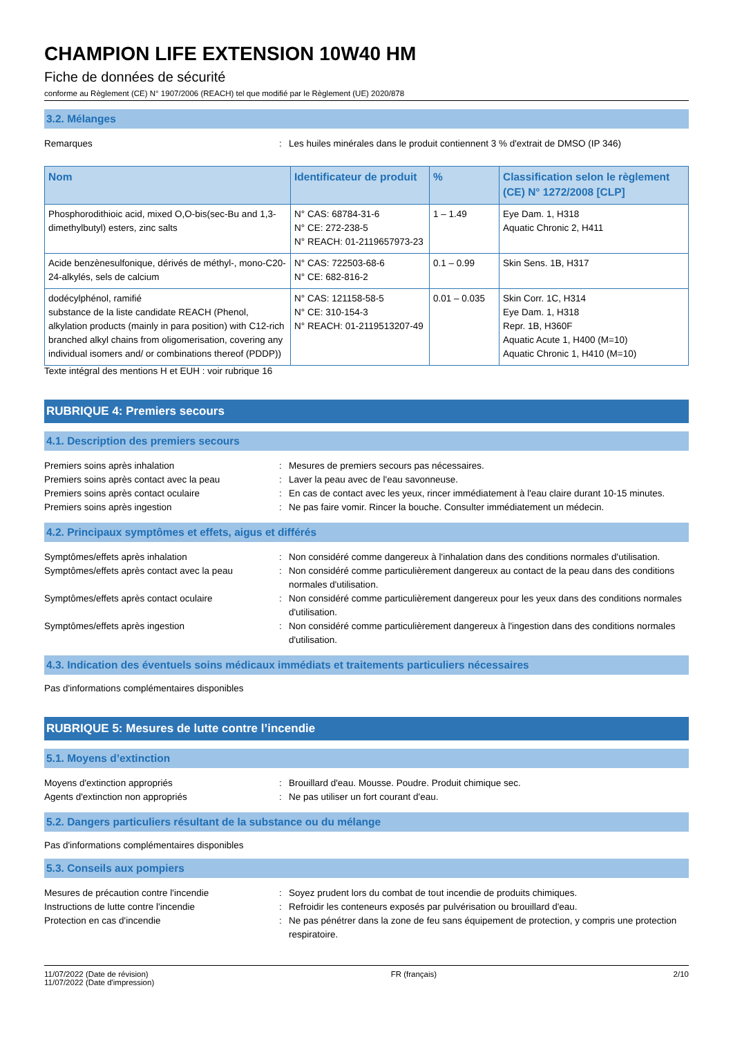CHAMPION LIFE EXTENSION 10W40 HM
Fiche de données de sécurité
conforme au Règlement (CE) N° 1907/2006 (REACH) tel que modifié par le Règlement (UE) 2020/878
3.2. Mélanges
Remarques : Les huiles minérales dans le produit contiennent 3 % d'extrait de DMSO (IP 346)
| Nom | Identificateur de produit | % | Classification selon le règlement (CE) N° 1272/2008 [CLP] |
| --- | --- | --- | --- |
| Phosphorodithioic acid, mixed O,O-bis(sec-Bu and 1,3-dimethylbutyl) esters, zinc salts | N° CAS: 68784-31-6 N° CE: 272-238-5 N° REACH: 01-2119657973-23 | 1 – 1.49 | Eye Dam. 1, H318 Aquatic Chronic 2, H411 |
| Acide benzènesulfonique, dérivés de méthyl-, mono-C20-24-alkylés, sels de calcium | N° CAS: 722503-68-6 N° CE: 682-816-2 | 0.1 – 0.99 | Skin Sens. 1B, H317 |
| dodécylphénol, ramifié substance de la liste candidate REACH (Phenol, alkylation products (mainly in para position) with C12-rich branched alkyl chains from oligomerisation, covering any individual isomers and/ or combinations thereof (PDDP)) | N° CAS: 121158-58-5 N° CE: 310-154-3 N° REACH: 01-2119513207-49 | 0.01 – 0.035 | Skin Corr. 1C, H314 Eye Dam. 1, H318 Repr. 1B, H360F Aquatic Acute 1, H400 (M=10) Aquatic Chronic 1, H410 (M=10) |
Texte intégral des mentions H et EUH : voir rubrique 16
RUBRIQUE 4: Premiers secours
4.1. Description des premiers secours
Premiers soins après inhalation : Mesures de premiers secours pas nécessaires.
Premiers soins après contact avec la peau : Laver la peau avec de l'eau savonneuse.
Premiers soins après contact oculaire : En cas de contact avec les yeux, rincer immédiatement à l'eau claire durant 10-15 minutes.
Premiers soins après ingestion : Ne pas faire vomir. Rincer la bouche. Consulter immédiatement un médecin.
4.2. Principaux symptômes et effets, aigus et différés
Symptômes/effets après inhalation : Non considéré comme dangereux à l'inhalation dans des conditions normales d'utilisation.
Symptômes/effets après contact avec la peau
: Non considéré comme particulièrement dangereux au contact de la peau dans des conditions normales d'utilisation.
Symptômes/effets après contact oculaire : Non considéré comme particulièrement dangereux pour les yeux dans des conditions normales d'utilisation.
Symptômes/effets après ingestion : Non considéré comme particulièrement dangereux à l'ingestion dans des conditions normales d'utilisation.
4.3. Indication des éventuels soins médicaux immédiats et traitements particuliers nécessaires
Pas d'informations complémentaires disponibles
RUBRIQUE 5: Mesures de lutte contre l’incendie
5.1. Moyens d’extinction
Moyens d'extinction appropriés : Brouillard d'eau. Mousse. Poudre. Produit chimique sec.
Agents d'extinction non appropriés : Ne pas utiliser un fort courant d'eau.
5.2. Dangers particuliers résultant de la substance ou du mélange
Pas d'informations complémentaires disponibles
5.3. Conseils aux pompiers
Mesures de précaution contre l'incendie : Soyez prudent lors du combat de tout incendie de produits chimiques.
Instructions de lutte contre l'incendie : Refroidir les conteneurs exposés par pulvérisation ou brouillard d'eau.
Protection en cas d'incendie : Ne pas pénétrer dans la zone de feu sans équipement de protection, y compris une protection respiratoire.
11/07/2022 (Date de révision)
11/07/2022 (Date d'impression)
FR (français) 2/10